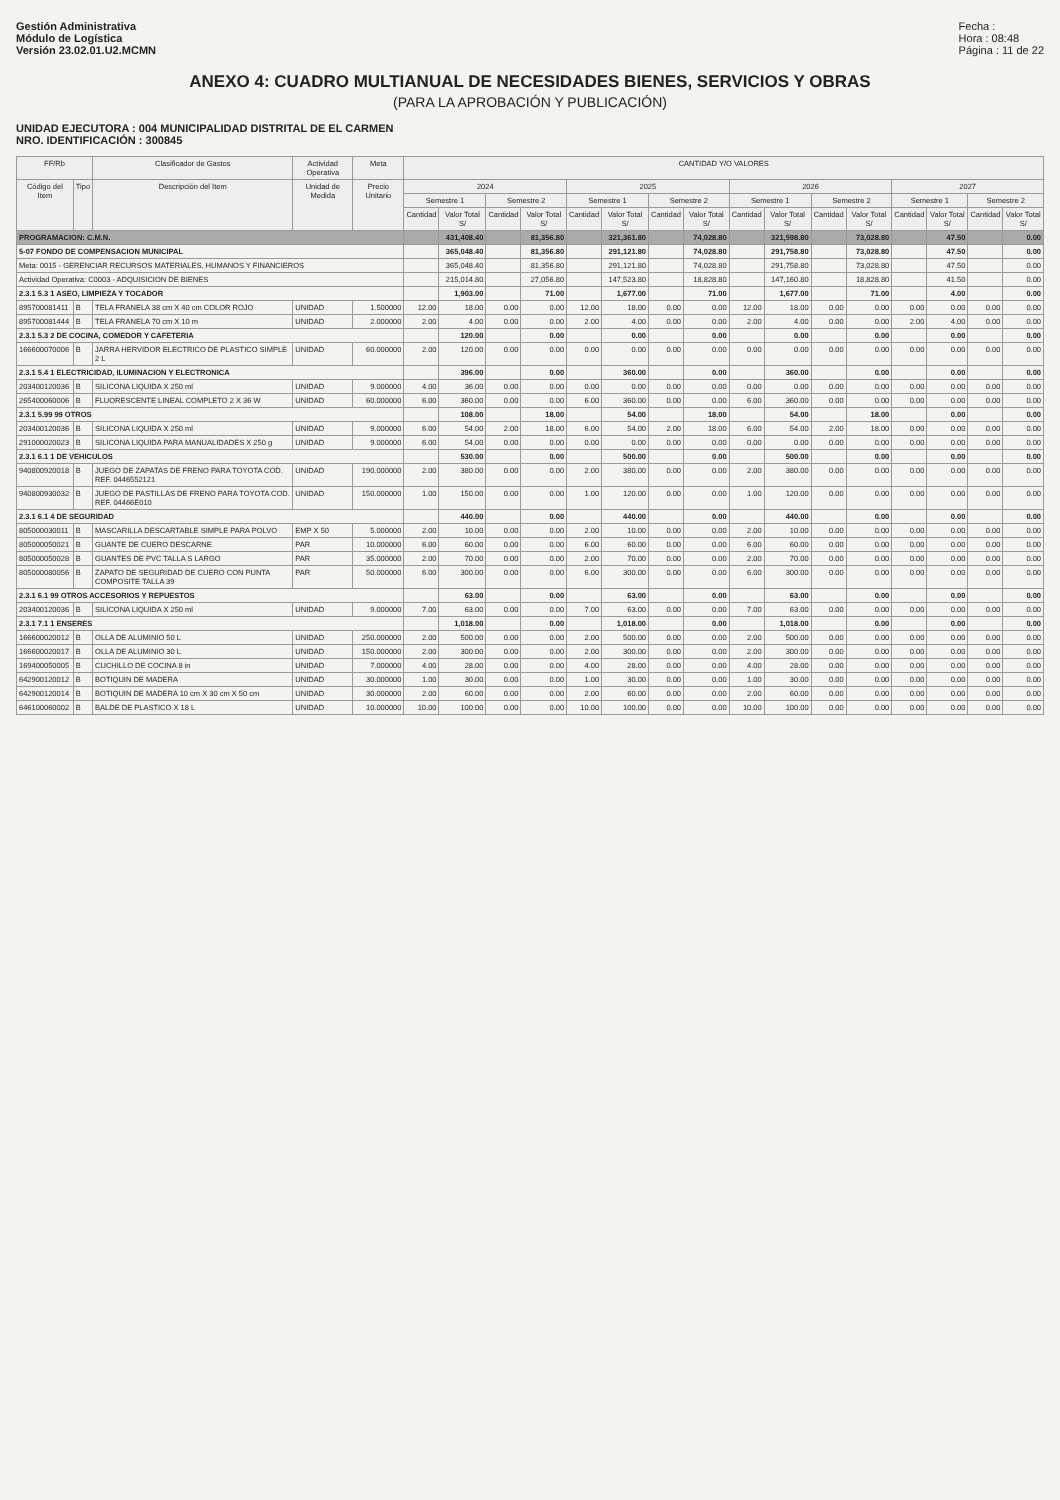Gestión Administrativa
Módulo de Logística
Versión 23.02.01.U2.MCMN
Fecha :
Hora : 08:48
Página : 11 de 22
ANEXO 4: CUADRO MULTIANUAL DE NECESIDADES BIENES, SERVICIOS Y OBRAS
(PARA LA APROBACIÓN Y PUBLICACIÓN)
UNIDAD EJECUTORA : 004 MUNICIPALIDAD DISTRITAL DE EL CARMEN
NRO. IDENTIFICACIÓN : 300845
| FF/Rb | | Clasificador de Gastos | Actividad Operativa | Meta | CANTIDAD Y/O VALORES | | | | | | | | | | | | | | | |
| --- | --- | --- | --- | --- | --- | --- | --- | --- | --- | --- | --- | --- | --- | --- | --- | --- | --- | --- | --- | --- |
| Código del Item | Tipo | Descripción del Item | Unidad de Medida | Precio Unitario | 2024 | | | | 2025 | | | | 2026 | | | | 2027 | | | |
| | | | | | Semestre 1 | | Semestre 2 | | Semestre 1 | | Semestre 2 | | Semestre 1 | | Semestre 2 | | Semestre 1 | | Semestre 2 | |
| | | | | | Cantidad | Valor Total S/ | Cantidad | Valor Total S/ | Cantidad | Valor Total S/ | Cantidad | Valor Total S/ | Cantidad | Valor Total S/ | Cantidad | Valor Total S/ | Cantidad | Valor Total S/ | Cantidad | Valor Total S/ |
| PROGRAMACION: C.M.N. | | | | | | 431,408.40 | | 81,356.80 | | 321,361.80 | | 74,028.80 | | 321,598.80 | | 73,028.80 | | 47.50 | | 0.00 |
| 5-07 FONDO DE COMPENSACION MUNICIPAL | | | | | | 365,048.40 | | 81,356.80 | | 291,121.80 | | 74,028.80 | | 291,758.80 | | 73,028.80 | | 47.50 | | 0.00 |
| Meta: 0015 - GERENCIAR RECURSOS MATERIALES, HUMANOS Y FINANCIEROS | | | | | | 365,048.40 | | 81,356.80 | | 291,121.80 | | 74,028.80 | | 291,758.80 | | 73,028.80 | | 47.50 | | 0.00 |
| Actividad Operativa: C0003 - ADQUISICION DE BIENES | | | | | | 215,014.80 | | 27,056.80 | | 147,523.80 | | 18,828.80 | | 147,160.80 | | 18,828.80 | | 41.50 | | 0.00 |
| 2.3.1 5.3 1 ASEO, LIMPIEZA Y TOCADOR | | | | | | 1,903.00 | | 71.00 | | 1,677.00 | | 71.00 | | 1,677.00 | | 71.00 | | 4.00 | | 0.00 |
| 895700081411 | B | TELA FRANELA 38 cm X 40 cm COLOR ROJO | UNIDAD | 1.500000 | 12.00 | 18.00 | 0.00 | 0.00 | 12.00 | 18.00 | 0.00 | 0.00 | 12.00 | 18.00 | 0.00 | 0.00 | 0.00 | 0.00 | 0.00 | 0.00 |
| 895700081444 | B | TELA FRANELA 70 cm X 10 m | UNIDAD | 2.000000 | 2.00 | 4.00 | 0.00 | 0.00 | 2.00 | 4.00 | 0.00 | 0.00 | 2.00 | 4.00 | 0.00 | 0.00 | 2.00 | 4.00 | 0.00 | 0.00 |
| 2.3.1 5.3 2 DE COCINA, COMEDOR Y CAFETERIA | | | | | | 120.00 | | 0.00 | | 0.00 | | 0.00 | | 0.00 | | 0.00 | | 0.00 | | 0.00 |
| 166600070006 | B | JARRA HERVIDOR ELECTRICO DE PLASTICO SIMPLE 2 L | UNIDAD | 60.000000 | 2.00 | 120.00 | 0.00 | 0.00 | 0.00 | 0.00 | 0.00 | 0.00 | 0.00 | 0.00 | 0.00 | 0.00 | 0.00 | 0.00 | 0.00 | 0.00 |
| 2.3.1 5.4 1 ELECTRICIDAD, ILUMINACION Y ELECTRONICA | | | | | | 396.00 | | 0.00 | | 360.00 | | 0.00 | | 360.00 | | 0.00 | | 0.00 | | 0.00 |
| 203400120036 | B | SILICONA LIQUIDA X 250 ml | UNIDAD | 9.000000 | 4.00 | 36.00 | 0.00 | 0.00 | 0.00 | 0.00 | 0.00 | 0.00 | 0.00 | 0.00 | 0.00 | 0.00 | 0.00 | 0.00 | 0.00 | 0.00 |
| 265400060006 | B | FLUORESCENTE LINEAL COMPLETO 2 X 36 W | UNIDAD | 60.000000 | 6.00 | 360.00 | 0.00 | 0.00 | 6.00 | 360.00 | 0.00 | 0.00 | 6.00 | 360.00 | 0.00 | 0.00 | 0.00 | 0.00 | 0.00 | 0.00 |
| 2.3.1 5.99 99 OTROS | | | | | | 108.00 | | 18.00 | | 54.00 | | 18.00 | | 54.00 | | 18.00 | | 0.00 | | 0.00 |
| 203400120036 | B | SILICONA LIQUIDA X 250 ml | UNIDAD | 9.000000 | 6.00 | 54.00 | 2.00 | 18.00 | 6.00 | 54.00 | 2.00 | 18.00 | 6.00 | 54.00 | 2.00 | 18.00 | 0.00 | 0.00 | 0.00 | 0.00 |
| 291000020023 | B | SILICONA LIQUIDA PARA MANUALIDADES X 250 g | UNIDAD | 9.000000 | 6.00 | 54.00 | 0.00 | 0.00 | 0.00 | 0.00 | 0.00 | 0.00 | 0.00 | 0.00 | 0.00 | 0.00 | 0.00 | 0.00 | 0.00 | 0.00 |
| 2.3.1 6.1 1 DE VEHICULOS | | | | | | 530.00 | | 0.00 | | 500.00 | | 0.00 | | 500.00 | | 0.00 | | 0.00 | | 0.00 |
| 940800920018 | B | JUEGO DE ZAPATAS DE FRENO PARA TOYOTA COD. REF. 0446552121 | UNIDAD | 190.000000 | 2.00 | 380.00 | 0.00 | 0.00 | 2.00 | 380.00 | 0.00 | 0.00 | 2.00 | 380.00 | 0.00 | 0.00 | 0.00 | 0.00 | 0.00 | 0.00 |
| 940800930032 | B | JUEGO DE PASTILLAS DE FRENO PARA TOYOTA COD. REF. 04466E010 | UNIDAD | 150.000000 | 1.00 | 150.00 | 0.00 | 0.00 | 1.00 | 120.00 | 0.00 | 0.00 | 1.00 | 120.00 | 0.00 | 0.00 | 0.00 | 0.00 | 0.00 | 0.00 |
| 2.3.1 6.1 4 DE SEGURIDAD | | | | | | 440.00 | | 0.00 | | 440.00 | | 0.00 | | 440.00 | | 0.00 | | 0.00 | | 0.00 |
| 805000030011 | B | MASCARILLA DESCARTABLE SIMPLE PARA POLVO | EMP X 50 | 5.000000 | 2.00 | 10.00 | 0.00 | 0.00 | 2.00 | 10.00 | 0.00 | 0.00 | 2.00 | 10.00 | 0.00 | 0.00 | 0.00 | 0.00 | 0.00 | 0.00 |
| 805000050021 | B | GUANTE DE CUERO DESCARNE | PAR | 10.000000 | 6.00 | 60.00 | 0.00 | 0.00 | 6.00 | 60.00 | 0.00 | 0.00 | 6.00 | 60.00 | 0.00 | 0.00 | 0.00 | 0.00 | 0.00 | 0.00 |
| 805000050028 | B | GUANTES DE PVC TALLA S LARGO | PAR | 35.000000 | 2.00 | 70.00 | 0.00 | 0.00 | 2.00 | 70.00 | 0.00 | 0.00 | 2.00 | 70.00 | 0.00 | 0.00 | 0.00 | 0.00 | 0.00 | 0.00 |
| 805000080056 | B | ZAPATO DE SEGURIDAD DE CUERO CON PUNTA COMPOSITE TALLA 39 | PAR | 50.000000 | 6.00 | 300.00 | 0.00 | 0.00 | 6.00 | 300.00 | 0.00 | 0.00 | 6.00 | 300.00 | 0.00 | 0.00 | 0.00 | 0.00 | 0.00 | 0.00 |
| 2.3.1 6.1 99 OTROS ACCESORIOS Y REPUESTOS | | | | | | 63.00 | | 0.00 | | 63.00 | | 0.00 | | 63.00 | | 0.00 | | 0.00 | | 0.00 |
| 203400120036 | B | SILICONA LIQUIDA X 250 ml | UNIDAD | 9.000000 | 7.00 | 63.00 | 0.00 | 0.00 | 7.00 | 63.00 | 0.00 | 0.00 | 7.00 | 63.00 | 0.00 | 0.00 | 0.00 | 0.00 | 0.00 | 0.00 |
| 2.3.1 7.1 1 ENSERES | | | | | | 1,018.00 | | 0.00 | | 1,018.00 | | 0.00 | | 1,018.00 | | 0.00 | | 0.00 | | 0.00 |
| 166600020012 | B | OLLA DE ALUMINIO 50 L | UNIDAD | 250.000000 | 2.00 | 500.00 | 0.00 | 0.00 | 2.00 | 500.00 | 0.00 | 0.00 | 2.00 | 500.00 | 0.00 | 0.00 | 0.00 | 0.00 | 0.00 | 0.00 |
| 166600020017 | B | OLLA DE ALUMINIO 30 L | UNIDAD | 150.000000 | 2.00 | 300.00 | 0.00 | 0.00 | 2.00 | 300.00 | 0.00 | 0.00 | 2.00 | 300.00 | 0.00 | 0.00 | 0.00 | 0.00 | 0.00 | 0.00 |
| 169400050005 | B | CUCHILLO DE COCINA 8 in | UNIDAD | 7.000000 | 4.00 | 28.00 | 0.00 | 0.00 | 4.00 | 28.00 | 0.00 | 0.00 | 4.00 | 28.00 | 0.00 | 0.00 | 0.00 | 0.00 | 0.00 | 0.00 |
| 642900120012 | B | BOTIQUIN DE MADERA | UNIDAD | 30.000000 | 1.00 | 30.00 | 0.00 | 0.00 | 1.00 | 30.00 | 0.00 | 0.00 | 1.00 | 30.00 | 0.00 | 0.00 | 0.00 | 0.00 | 0.00 | 0.00 |
| 642900120014 | B | BOTIQUIN DE MADERA 10 cm X 30 cm X 50 cm | UNIDAD | 30.000000 | 2.00 | 60.00 | 0.00 | 0.00 | 2.00 | 60.00 | 0.00 | 0.00 | 2.00 | 60.00 | 0.00 | 0.00 | 0.00 | 0.00 | 0.00 | 0.00 |
| 646100060002 | B | BALDE DE PLASTICO X 18 L | UNIDAD | 10.000000 | 10.00 | 100.00 | 0.00 | 0.00 | 10.00 | 100.00 | 0.00 | 0.00 | 10.00 | 100.00 | 0.00 | 0.00 | 0.00 | 0.00 | 0.00 | 0.00 |